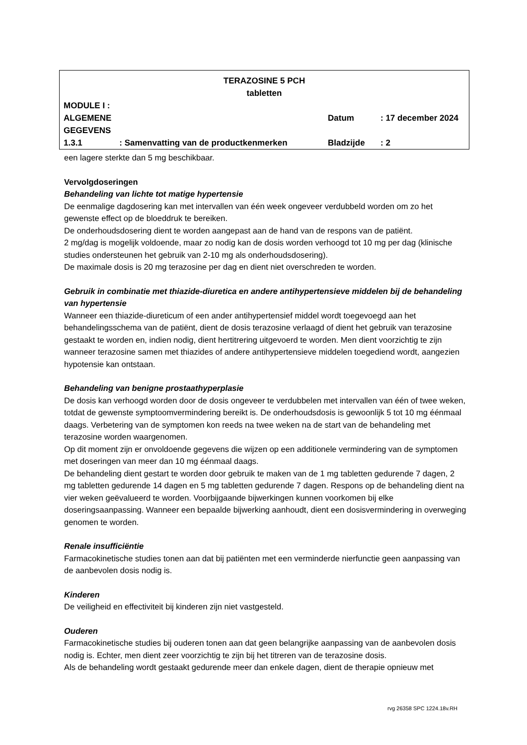| TERAZOSINE 5 PCH tabletten | | | |
| MODULE I : ALGEMENE GEGEVENS | | Datum | : 17 december 2024 |
| 1.3.1 | : Samenvatting van de productkenmerken | Bladzijde | : 2 |
een lagere sterkte dan 5 mg beschikbaar.
Vervolgdoseringen
Behandeling van lichte tot matige hypertensie
De eenmalige dagdosering kan met intervallen van één week ongeveer verdubbeld worden om zo het gewenste effect op de bloeddruk te bereiken.
De onderhoudsdosering dient te worden aangepast aan de hand van de respons van de patiënt.
2 mg/dag is mogelijk voldoende, maar zo nodig kan de dosis worden verhoogd tot 10 mg per dag (klinische studies ondersteunen het gebruik van 2-10 mg als onderhoudsdosering).
De maximale dosis is 20 mg terazosine per dag en dient niet overschreden te worden.
Gebruik in combinatie met thiazide-diuretica en andere antihypertensieve middelen bij de behandeling van hypertensie
Wanneer een thiazide-diureticum of een ander antihypertensief middel wordt toegevoegd aan het behandelingsschema van de patiënt, dient de dosis terazosine verlaagd of dient het gebruik van terazosine gestaakt te worden en, indien nodig, dient hertitrering uitgevoerd te worden. Men dient voorzichtig te zijn wanneer terazosine samen met thiazides of andere antihypertensieve middelen toegediend wordt, aangezien hypotensie kan ontstaan.
Behandeling van benigne prostaathyperplasie
De dosis kan verhoogd worden door de dosis ongeveer te verdubbelen met intervallen van één of twee weken, totdat de gewenste symptoomvermindering bereikt is. De onderhoudsdosis is gewoonlijk 5 tot 10 mg éénmaal daags. Verbetering van de symptomen kon reeds na twee weken na de start van de behandeling met terazosine worden waargenomen.
Op dit moment zijn er onvoldoende gegevens die wijzen op een additionele vermindering van de symptomen met doseringen van meer dan 10 mg éénmaal daags.
De behandeling dient gestart te worden door gebruik te maken van de 1 mg tabletten gedurende 7 dagen, 2 mg tabletten gedurende 14 dagen en 5 mg tabletten gedurende 7 dagen. Respons op de behandeling dient na vier weken geëvalueerd te worden. Voorbijgaande bijwerkingen kunnen voorkomen bij elke doseringsaanpassing. Wanneer een bepaalde bijwerking aanhoudt, dient een dosisvermindering in overweging genomen te worden.
Renale insufficiëntie
Farmacokinetische studies tonen aan dat bij patiënten met een verminderde nierfunctie geen aanpassing van de aanbevolen dosis nodig is.
Kinderen
De veiligheid en effectiviteit bij kinderen zijn niet vastgesteld.
Ouderen
Farmacokinetische studies bij ouderen tonen aan dat geen belangrijke aanpassing van de aanbevolen dosis nodig is. Echter, men dient zeer voorzichtig te zijn bij het titreren van de terazosine dosis.
Als de behandeling wordt gestaakt gedurende meer dan enkele dagen, dient de therapie opnieuw met
rvg 26358 SPC 1224.18v.RH